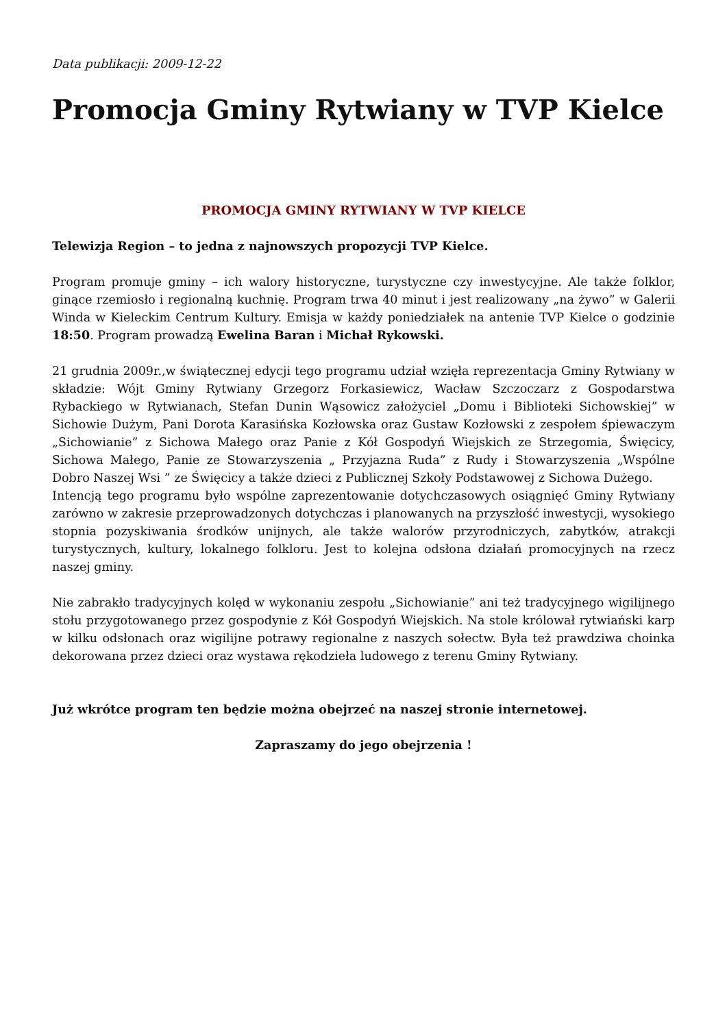Data publikacji: 2009-12-22
Promocja Gminy Rytwiany w TVP Kielce
PROMOCJA GMINY RYTWIANY W TVP KIELCE
Telewizja Region – to jedna z najnowszych propozycji TVP Kielce.
Program promuje gminy – ich walory historyczne, turystyczne czy inwestycyjne. Ale także folklor, ginące rzemiosło i regionalną kuchnię. Program trwa 40 minut i jest realizowany „na żywo” w Galerii Winda w Kieleckim Centrum Kultury. Emisja w każdy poniedziałek na antenie TVP Kielce o godzinie 18:50. Program prowadzą Ewelina Baran i Michał Rykowski.
21 grudnia 2009r.,w świątecznej edycji tego programu udział wzięła reprezentacja Gminy Rytwiany w składzie: Wójt Gminy Rytwiany Grzegorz Forkasiewicz, Wacław Szczoczarz z Gospodarstwa Rybackiego w Rytwianach, Stefan Dunin Wąsowicz założyciel „Domu i Biblioteki Sichowskiej” w Sichowie Dużym, Pani Dorota Karasińska Kozłowska oraz Gustaw Kozłowski z zespołem śpiewaczym „Sichowianie” z Sichowa Małego oraz Panie z Kół Gospodyń Wiejskich ze Strzegomia, Święcicy, Sichowa Małego, Panie ze Stowarzyszenia „ Przyjazna Ruda” z Rudy i Stowarzyszenia „Wspólne Dobro Naszej Wsi ” ze Święcicy a także dzieci z Publicznej Szkoły Podstawowej z Sichowa Dużego.
Intencją tego programu było wspólne zaprezentowanie dotychczasowych osiągnięć Gminy Rytwiany zarówno w zakresie przeprowadzonych dotychczas i planowanych na przyszłość inwestycji, wysokiego stopnia pozyskiwania środków unijnych, ale także walorów przyrodniczych, zabytków, atrakcji turystycznych, kultury, lokalnego folkloru. Jest to kolejna odsłona działań promocyjnych na rzecz naszej gminy.
Nie zabrakło tradycyjnych kolęd w wykonaniu zespołu „Sichowianie” ani też tradycyjnego wigilijnego stołu przygotowanego przez gospodynie z Kół Gospodyń Wiejskich. Na stole królował rytwiański karp w kilku odsłonach oraz wigilijne potrawy regionalne z naszych sołectw. Była też prawdziwa choinka dekorowana przez dzieci oraz wystawa rękodzieła ludowego z terenu Gminy Rytwiany.
Już wkrótce program ten będzie można obejrzeć na naszej stronie internetowej.
Zapraszamy do jego obejrzenia !